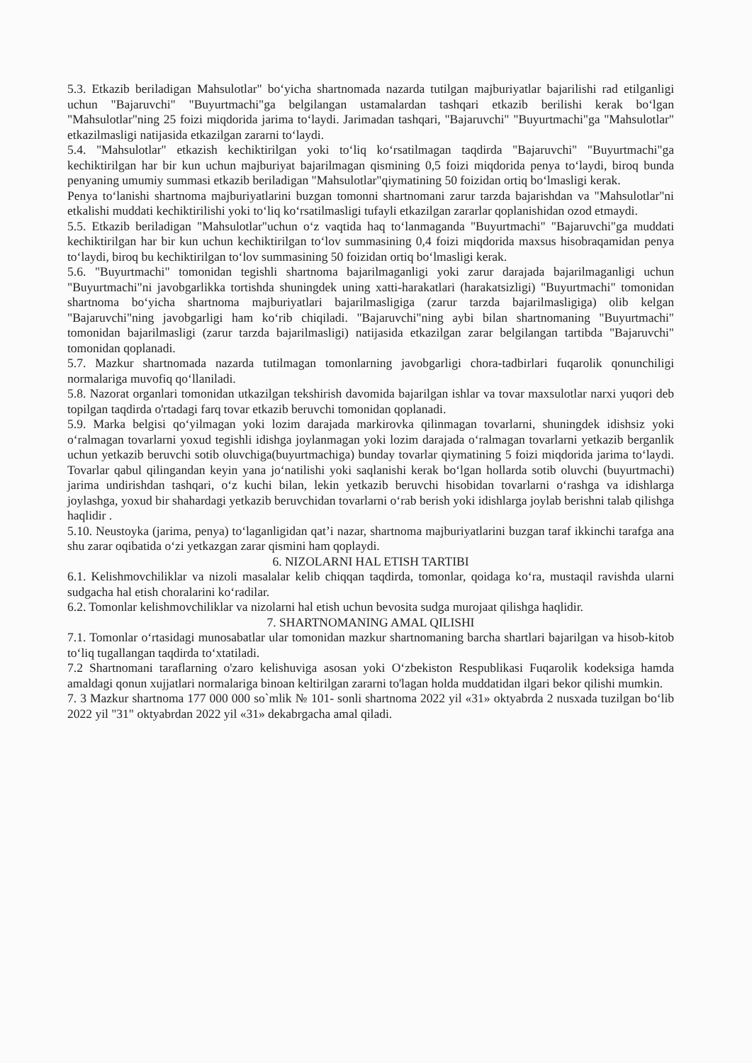5.3. Etkazib beriladigan Mahsulotlar" bo‘yicha shartnomada nazarda tutilgan majburiyatlar bajarilishi rad etilganligi uchun "Bajaruvchi" "Buyurtmachi"ga belgilangan ustamalardan tashqari etkazib berilishi kerak bo‘lgan "Mahsulotlar"ning 25 foizi miqdorida jarima to‘laydi. Jarimadan tashqari, "Bajaruvchi" "Buyurtmachi"ga "Mahsulotlar" etkazilmasligi natijasida etkazilgan zararni to‘laydi.
5.4. "Mahsulotlar" etkazish kechiktirilgan yoki to‘liq ko‘rsatilmagan taqdirda "Bajaruvchi" "Buyurtmachi"ga kechiktirilgan har bir kun uchun majburiyat bajarilmagan qismining 0,5 foizi miqdorida penya to‘laydi, biroq bunda penyaning umumiy summasi etkazib beriladigan "Mahsulotlar"qiymatining 50 foizidan ortiq bo‘lmasligi kerak.
Penya to‘lanishi shartnoma majburiyatlarini buzgan tomonni shartnomani zarur tarzda bajarishdan va "Mahsulotlar"ni etkalishi muddati kechiktirilishi yoki to‘liq ko‘rsatilmasligi tufayli etkazilgan zararlar qoplanishidan ozod etmaydi.
5.5. Etkazib beriladigan "Mahsulotlar"uchun o‘z vaqtida haq to‘lanmaganda "Buyurtmachi" "Bajaruvchi"ga muddati kechiktirilgan har bir kun uchun kechiktirilgan to‘lov summasining 0,4 foizi miqdorida maxsus hisobraqamidan penya to‘laydi, biroq bu kechiktirilgan to‘lov summasining 50 foizidan ortiq bo‘lmasligi kerak.
5.6. "Buyurtmachi" tomonidan tegishli shartnoma bajarilmaganligi yoki zarur darajada bajarilmaganligi uchun "Buyurtmachi"ni javobgarlikka tortishda shuningdek uning xatti-harakatlari (harakatsizligi) "Buyurtmachi" tomonidan shartnoma bo‘yicha shartnoma majburiyatlari bajarilmasligiga (zarur tarzda bajarilmasligiga) olib kelgan "Bajaruvchi"ning javobgarligi ham ko‘rib chiqiladi. "Bajaruvchi"ning aybi bilan shartnomaning "Buyurtmachi" tomonidan bajarilmasligi (zarur tarzda bajarilmasligi) natijasida etkazilgan zarar belgilangan tartibda "Bajaruvchi" tomonidan qoplanadi.
5.7. Mazkur shartnomada nazarda tutilmagan tomonlarning javobgarligi chora-tadbirlari fuqarolik qonunchiligi normalariga muvofiq qo‘llaniladi.
5.8. Nazorat organlari tomonidan utkazilgan tekshirish davomida bajarilgan ishlar va tovar maxsulotlar narxi yuqori deb topilgan taqdirda o'rtadagi farq tovar etkazib beruvchi tomonidan qoplanadi.
5.9. Marka belgisi qo‘yilmagan yoki lozim darajada markirovka qilinmagan tovarlarni, shuningdek idishsiz yoki o‘ralmagan tovarlarni yoxud tegishli idishga joylanmagan yoki lozim darajada o‘ralmagan tovarlarni yetkazib berganlik uchun yetkazib beruvchi sotib oluvchiga(buyurtmachiga) bunday tovarlar qiymatining 5 foizi miqdorida jarima to‘laydi. Tovarlar qabul qilingandan keyin yana jo‘natilishi yoki saqlanishi kerak bo‘lgan hollarda sotib oluvchi (buyurtmachi) jarima undirishdan tashqari, o‘z kuchi bilan, lekin yetkazib beruvchi hisobidan tovarlarni o‘rashga va idishlarga joylashga, yoxud bir shahardagi yetkazib beruvchidan tovarlarni o‘rab berish yoki idishlarga joylab berishni talab qilishga haqlidir .
5.10. Neustoyka (jarima, penya) to‘laganligidan qat’i nazar, shartnoma majburiyatlarini buzgan taraf ikkinchi tarafga ana shu zarar oqibatida o‘zi yetkazgan zarar qismini ham qoplaydi.
6. NIZOLARNI HAL ETISH TARTIBI
6.1. Kelishmovchiliklar va nizoli masalalar kelib chiqqan taqdirda, tomonlar, qoidaga ko‘ra, mustaqil ravishda ularni sudgacha hal etish choralarini ko‘radilar.
6.2. Tomonlar kelishmovchiliklar va nizolarni hal etish uchun bevosita sudga murojaat qilishga haqlidir.
7. SHARTNOMANING AMAL QILISHI
7.1. Tomonlar o‘rtasidagi munosabatlar ular tomonidan mazkur shartnomaning barcha shartlari bajarilgan va hisob-kitob to‘liq tugallangan taqdirda to‘xtatiladi.
7.2 Shartnomani taraflarning o'zaro kelishuviga asosan yoki O‘zbekiston Respublikasi Fuqarolik kodeksiga hamda amaldagi qonun xujjatlari normalariga binoan keltirilgan zararni to'lagan holda muddatidan ilgari bekor qilishi mumkin.
7. 3 Mazkur shartnoma 177 000 000 so`mlik № 101- sonli shartnoma 2022 yil «31» oktyabrda 2 nusxada tuzilgan bo‘lib 2022 yil "31" oktyabrdan 2022 yil «31» dekabrgacha amal qiladi.